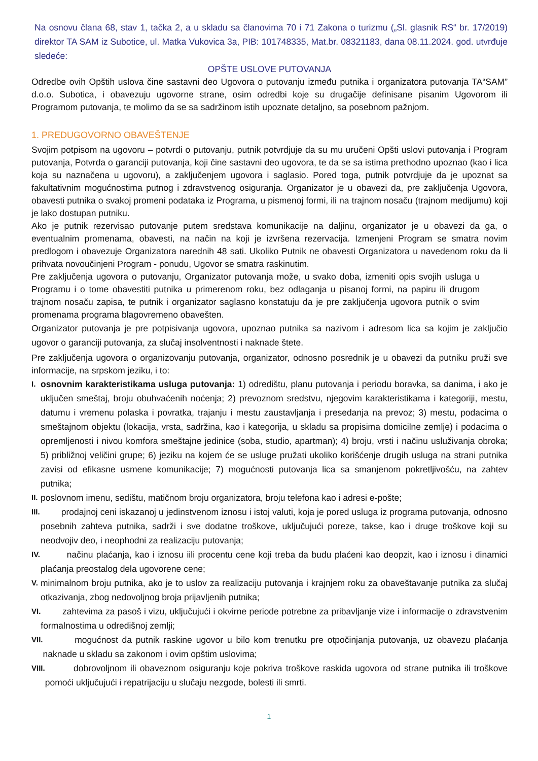Na osnovu člana 68, stav 1, tačka 2, a u skladu sa članovima 70 i 71 Zakona o turizmu („Sl. glasnik RS“ br. 17/2019) direktor TA SAM iz Subotice, ul. Matka Vukovica 3a, PIB: 101748335, Mat.br. 08321183, dana 08.11.2024. god. utvrđuje sledeće:
OPŠTE USLOVE PUTOVANJA
Odredbe ovih Opštih uslova čine sastavni deo Ugovora o putovanju između putnika i organizatora putovanja TA“SAM” d.o.o. Subotica, i obavezuju ugovorne strane, osim odredbi koje su drugačije definisane pisanim Ugovorom ili Programom putovanja, te molimo da se sa sadržinom istih upoznate detaljno, sa posebnom pažnjom.
1. PREDUGOVORNO OBAVEŠTENJE
Svojim potpisom na ugovoru – potvrdi o putovanju, putnik potvrdjuje da su mu uručeni Opšti uslovi putovanja i Program putovanja, Potvrda o garanciji putovanja, koji čine sastavni deo ugovora, te da se sa istima prethodno upoznao (kao i lica koja su naznačena u ugovoru), a zaključenjem ugovora i saglasio. Pored toga, putnik potvrdjuje da je upoznat sa fakultativnim mogućnostima putnog i zdravstvenog osiguranja. Organizator je u obavezi da, pre zaključenja Ugovora, obavesti putnika o svakoj promeni podataka iz Programa, u pismenoj formi, ili na trajnom nosaču (trajnom medijumu) koji je lako dostupan putniku.
Ako je putnik rezervisao putovanje putem sredstava komunikacije na daljinu, organizator je u obavezi da ga, o eventualnim promenama, obavesti, na način na koji je izvršena rezervacija. Izmenjeni Program se smatra novim predlogom i obavezuje Organizatora narednih 48 sati. Ukoliko Putnik ne obavesti Organizatora u navedenom roku da li prihvata novoučinjeni Program - ponudu, Ugovor se smatra raskinutim.
Pre zaključenja ugovora o putovanju, Organizator putovanja može, u svako doba, izmeniti opis svojih usluga u Programu i o tome obavestiti putnika u primerenom roku, bez odlaganja u pisanoj formi, na papiru ili drugom trajnom nosaču zapisa, te putnik i organizator saglasno konstatuju da je pre zaključenja ugovora putnik o svim promenama programa blagovremeno obavešten.
Organizator putovanja je pre potpisivanja ugovora, upoznao putnika sa nazivom i adresom lica sa kojim je zaključio ugovor o garanciji putovanja, za slučaj insolventnosti i naknade štete.
Pre zaključenja ugovora o organizovanju putovanja, organizator, odnosno posrednik je u obavezi da putniku pruži sve informacije, na srpskom jeziku, i to:
I. osnovnim karakteristikama usluga putovanja: 1) odredištu, planu putovanja i periodu boravka, sa danima, i ako je uključen smeštaj, broju obuhvaćenih noćenja; 2) prevoznom sredstvu, njegovim karakteristikama i kategoriji, mestu, datumu i vremenu polaska i povratka, trajanju i mestu zaustavljanja i presedanja na prevoz; 3) mestu, podacima o smeštajnom objektu (lokacija, vrsta, sadržina, kao i kategorija, u skladu sa propisima domicilne zemlje) i podacima o opremljenosti i nivou komfora smeštajne jedinice (soba, studio, apartman); 4) broju, vrsti i načinu usluživanja obroka; 5) približnoj veličini grupe; 6) jeziku na kojem će se usluge pružati ukoliko korišćenje drugih usluga na strani putnika zavisi od efikasne usmene komunikacije; 7) mogućnosti putovanja lica sa smanjenom pokretljivošću, na zahtev putnika;
II. poslovnom imenu, sedištu, matičnom broju organizatora, broju telefona kao i adresi e-pošte;
III. prodajnoj ceni iskazanoj u jedinstvenom iznosu i istoj valuti, koja je pored usluga iz programa putovanja, odnosno posebnih zahteva putnika, sadrži i sve dodatne troškove, uključujući poreze, takse, kao i druge troškove koji su neodvojiv deo, i neophodni za realizaciju putovanja;
IV. načinu plaćanja, kao i iznosu iili procentu cene koji treba da budu plaćeni kao deopzit, kao i iznosu i dinamici plaćanja preostalog dela ugovorene cene;
V. minimalnom broju putnika, ako je to uslov za realizaciju putovanja i krajnjem roku za obaveštavanje putnika za slučaj otkazivanja, zbog nedovoljnog broja prijavljenih putnika;
VI. zahtevima za pasoš i vizu, uključujući i okvirne periode potrebne za pribavljanje vize i informacije o zdravstvenim formalnostima u odredišnoj zemlji;
VII. mogućnost da putnik raskine ugovor u bilo kom trenutku pre otpočinjanja putovanja, uz obavezu plaćanja naknade u skladu sa zakonom i ovim opštim uslovima;
VIII. dobrovoljnom ili obaveznom osiguranju koje pokriva troškove raskida ugovora od strane putnika ili troškove pomoći uključujući i repatrijaciju u slučaju nezgode, bolesti ili smrti.
1